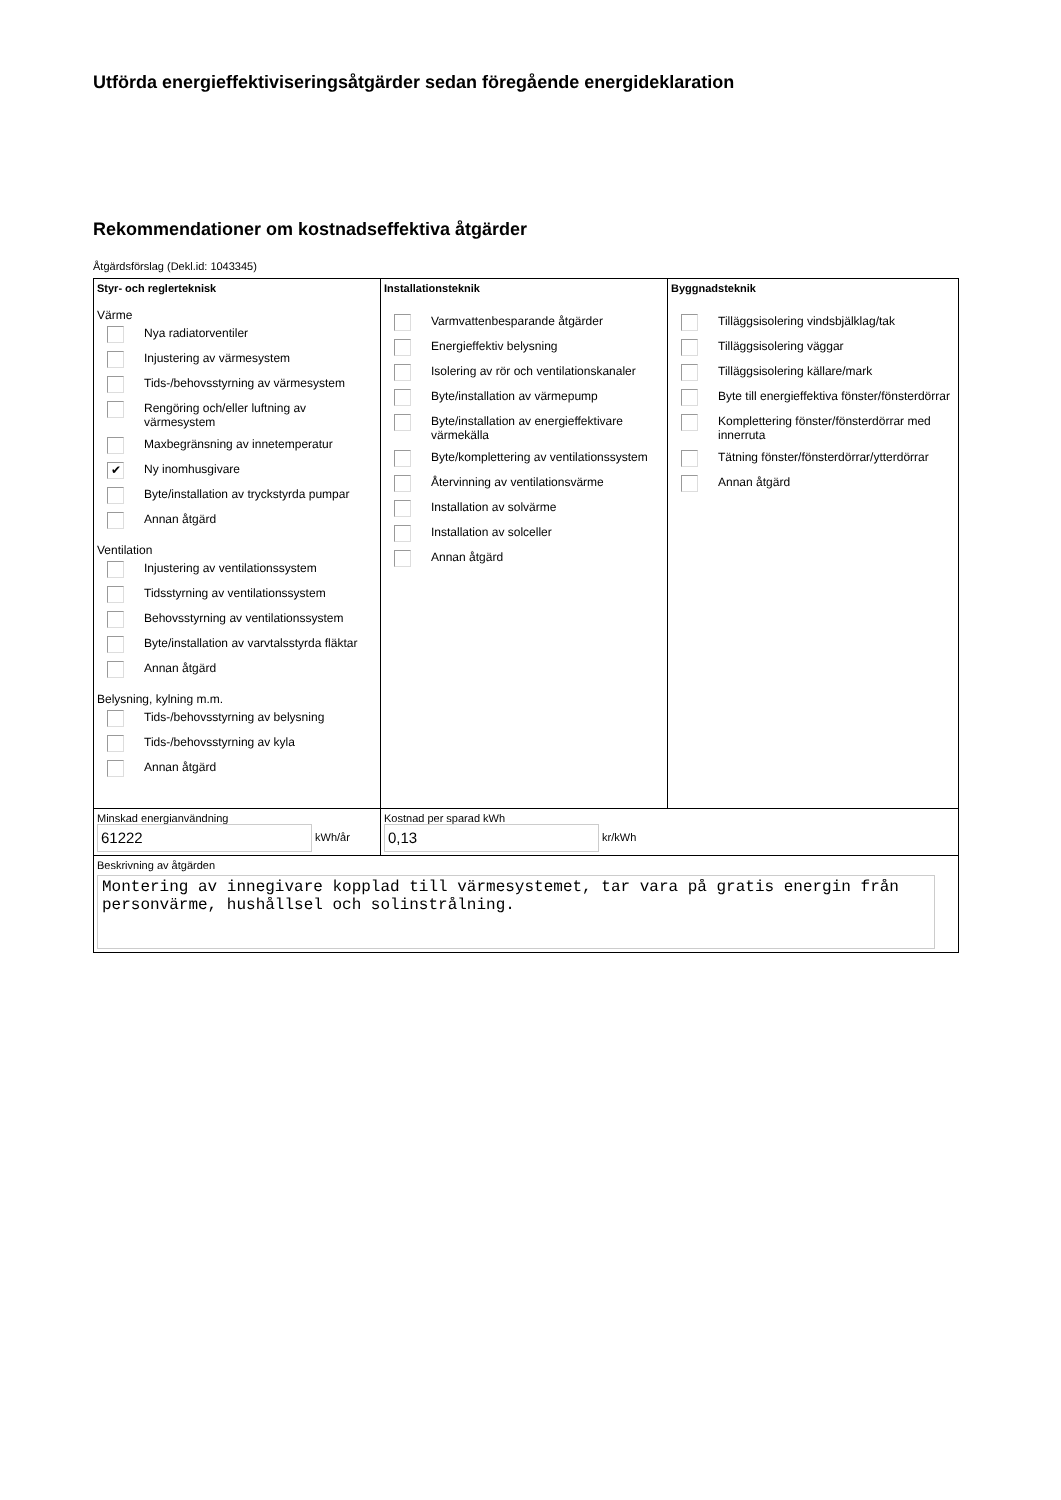Utförda energieffektiviseringsåtgärder sedan föregående energideklaration
Rekommendationer om kostnadseffektiva åtgärder
Åtgärdsförslag (Dekl.id: 1043345)
| Styr- och reglerteknisk Värme Nya radiatorventiler Injustering av värmesystem Tids-/behovsstyrning av värmesystem Rengöring och/eller luftning av värmesystem Maxbegränsning av innetemperatur ✔ Ny inomhusgivare Byte/installation av tryckstyrda pumpar Annan åtgärd Ventilation Injustering av ventilationssystem Tidsstyrning av ventilationssystem Behovsstyrning av ventilationssystem Byte/installation av varvtalsstyrda fläktar Annan åtgärd Belysning, kylning m.m. Tids-/behovsstyrning av belysning Tids-/behovsstyrning av kyla Annan åtgärd | Installationsteknik Varmvattenbesparande åtgärder Energieffektiv belysning Isolering av rör och ventilationskanaler Byte/installation av värmepump Byte/installation av energieffektivare värmekälla Byte/komplettering av ventilationssystem Återvinning av ventilationsvärme Installation av solvärme Installation av solceller Annan åtgärd | Byggnadsteknik Tilläggsisolering vindsbjälklag/tak Tilläggsisolering väggar Tilläggsisolering källare/mark Byte till energieffektiva fönster/fönsterdörrar Komplettering fönster/fönsterdörrar med innerruta Tätning fönster/fönsterdörrar/ytterdörrar Annan åtgärd |
| Minskad energianvändning 61222 kWh/år | Kostnad per sparad kWh 0,13 kr/kWh | |
| Beskrivning av åtgärden Montering av innegivare kopplad till värmesystemet, tar vara på gratis energin från personvärme, hushållsel och solinstrålning. | | |